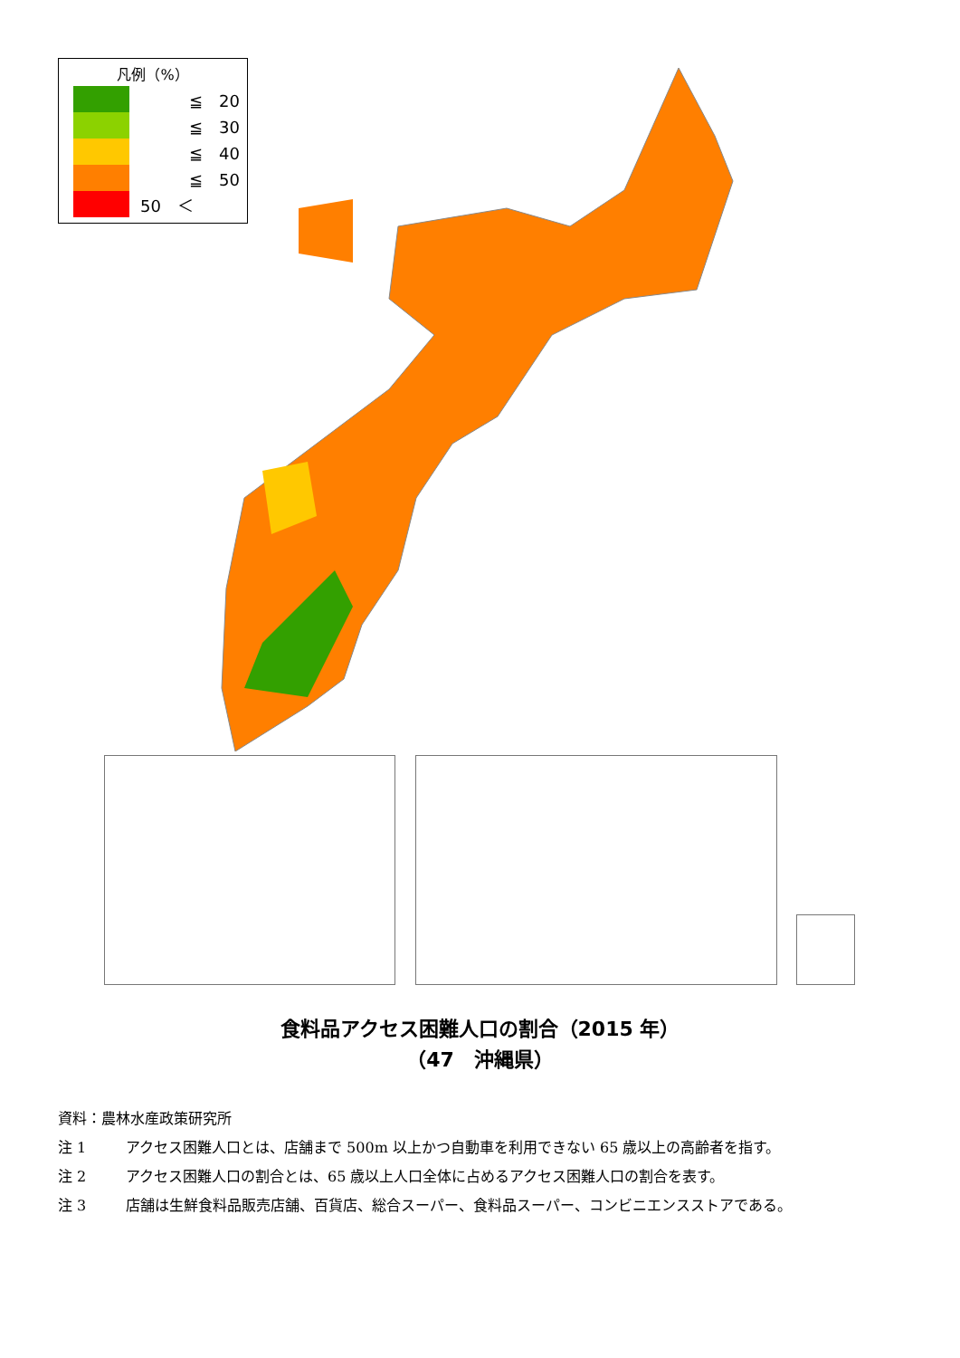凡例（%）
　　　≦　20
　　　≦　30
　　　≦　40
　　　≦　50
50　＜
食料品アクセス困難人口の割合（2015 年）
（47　沖縄県）
資料：農林水産政策研究所
注 1 アクセス困難人口とは、店舗まで 500m 以上かつ自動車を利用できない 65 歳以上の高齢者を指す。
注 2 アクセス困難人口の割合とは、65 歳以上人口全体に占めるアクセス困難人口の割合を表す。
注 3 店舗は生鮮食料品販売店舗、百貨店、総合スーパー、食料品スーパー、コンビニエンスストアである。